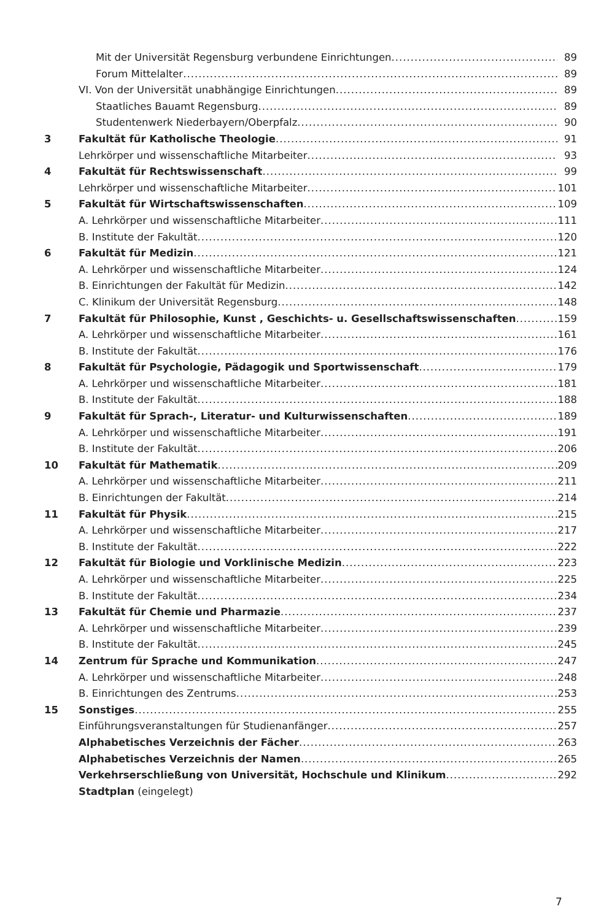Mit der Universität Regensburg verbundene Einrichtungen 89
Forum Mittelalter 89
VI. Von der Universität unabhängige Einrichtungen 89
Staatliches Bauamt Regensburg 89
Studentenwerk Niederbayern/Oberpfalz 90
3 Fakultät für Katholische Theologie 91
Lehrkörper und wissenschaftliche Mitarbeiter 93
4 Fakultät für Rechtswissenschaft 99
Lehrkörper und wissenschaftliche Mitarbeiter 101
5 Fakultät für Wirtschaftswissenschaften 109
A. Lehrkörper und wissenschaftliche Mitarbeiter 111
B. Institute der Fakultät 120
6 Fakultät für Medizin 121
A. Lehrkörper und wissenschaftliche Mitarbeiter 124
B. Einrichtungen der Fakultät für Medizin 142
C. Klinikum der Universität Regensburg 148
7 Fakultät für Philosophie, Kunst , Geschichts- u. Gesellschaftswissenschaften 159
A. Lehrkörper und wissenschaftliche Mitarbeiter 161
B. Institute der Fakultät 176
8 Fakultät für Psychologie, Pädagogik und Sportwissenschaft 179
A. Lehrkörper und wissenschaftliche Mitarbeiter 181
B. Institute der Fakultät 188
9 Fakultät für Sprach-, Literatur- und Kulturwissenschaften 189
A. Lehrkörper und wissenschaftliche Mitarbeiter 191
B. Institute der Fakultät 206
10 Fakultät für Mathematik 209
A. Lehrkörper und wissenschaftliche Mitarbeiter 211
B. Einrichtungen der Fakultät 214
11 Fakultät für Physik 215
A. Lehrkörper und wissenschaftliche Mitarbeiter 217
B. Institute der Fakultät 222
12 Fakultät für Biologie und Vorklinische Medizin 223
A. Lehrkörper und wissenschaftliche Mitarbeiter 225
B. Institute der Fakultät 234
13 Fakultät für Chemie und Pharmazie 237
A. Lehrkörper und wissenschaftliche Mitarbeiter 239
B. Institute der Fakultät 245
14 Zentrum für Sprache und Kommunikation 247
A. Lehrkörper und wissenschaftliche Mitarbeiter 248
B. Einrichtungen des Zentrums 253
15 Sonstiges 255
Einführungsveranstaltungen für Studienanfänger 257
Alphabetisches Verzeichnis der Fächer 263
Alphabetisches Verzeichnis der Namen 265
Verkehrserschließung von Universität, Hochschule und Klinikum 292
Stadtplan (eingelegt)
7